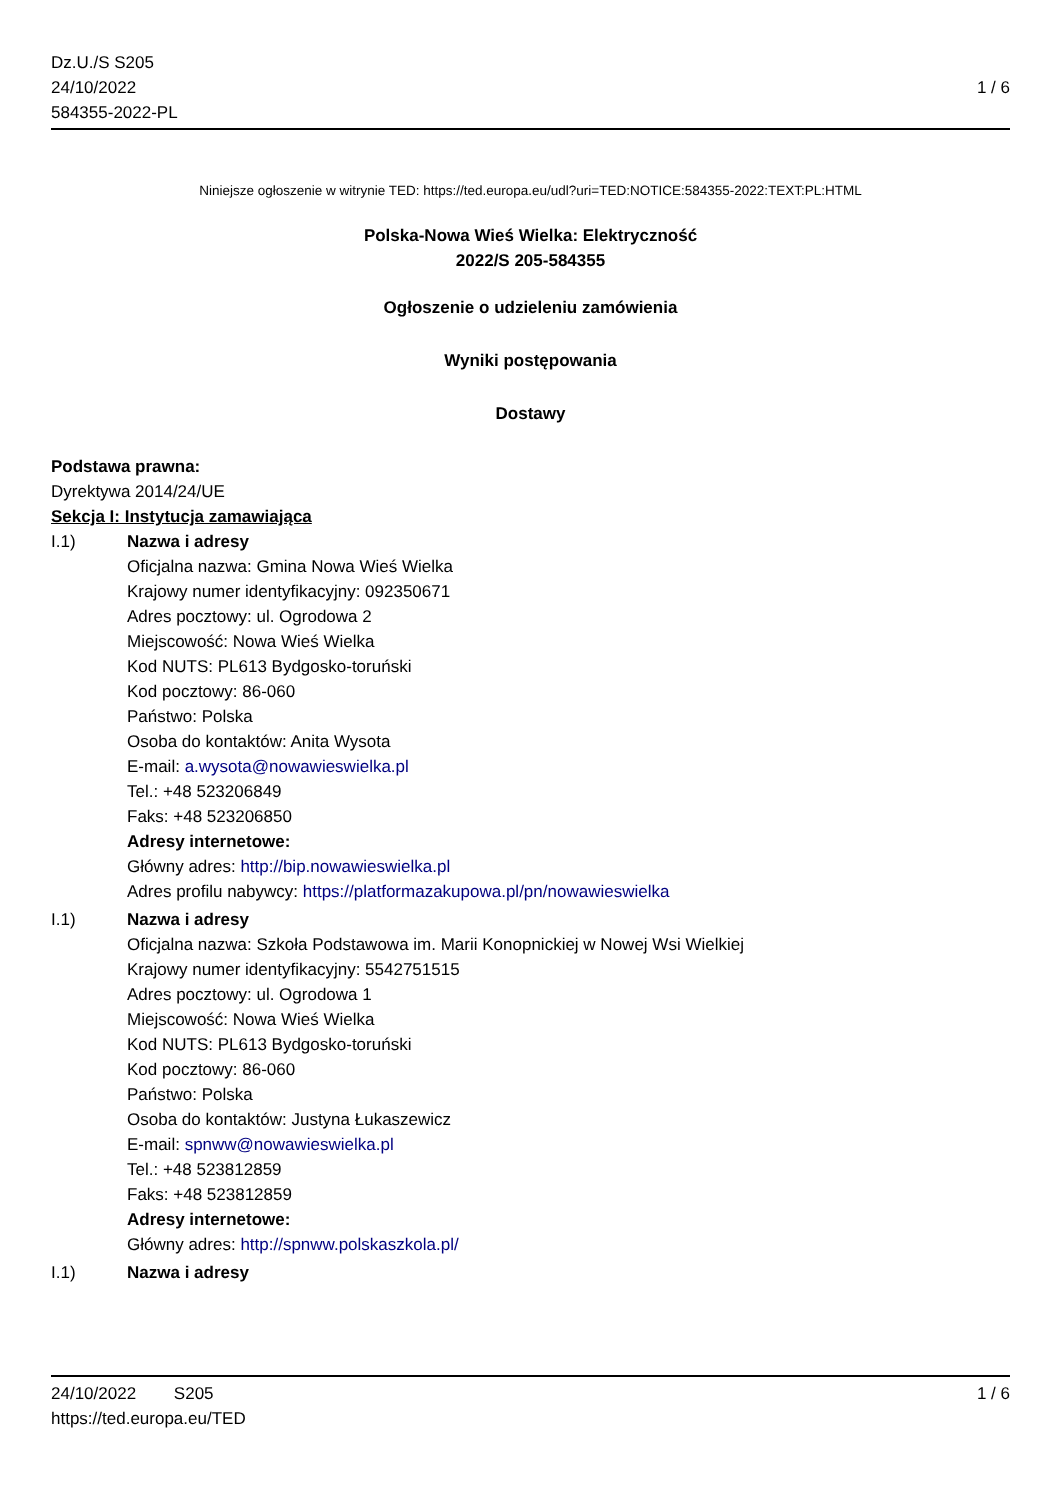Dz.U./S S205
24/10/2022
584355-2022-PL
1 / 6
Niniejsze ogłoszenie w witrynie TED: https://ted.europa.eu/udl?uri=TED:NOTICE:584355-2022:TEXT:PL:HTML
Polska-Nowa Wieś Wielka: Elektryczność
2022/S 205-584355
Ogłoszenie o udzieleniu zamówienia
Wyniki postępowania
Dostawy
Podstawa prawna:
Dyrektywa 2014/24/UE
Sekcja I: Instytucja zamawiająca
I.1) Nazwa i adresy
Oficjalna nazwa: Gmina Nowa Wieś Wielka
Krajowy numer identyfikacyjny: 092350671
Adres pocztowy: ul. Ogrodowa 2
Miejscowość: Nowa Wieś Wielka
Kod NUTS: PL613 Bydgosko-toruński
Kod pocztowy: 86-060
Państwo: Polska
Osoba do kontaktów: Anita Wysota
E-mail: a.wysota@nowawieswielka.pl
Tel.: +48 523206849
Faks: +48 523206850
Adresy internetowe:
Główny adres: http://bip.nowawieswielka.pl
Adres profilu nabywcy: https://platformazakupowa.pl/pn/nowawieswielka
I.1) Nazwa i adresy
Oficjalna nazwa: Szkoła Podstawowa im. Marii Konopnickiej w Nowej Wsi Wielkiej
Krajowy numer identyfikacyjny: 5542751515
Adres pocztowy: ul. Ogrodowa 1
Miejscowość: Nowa Wieś Wielka
Kod NUTS: PL613 Bydgosko-toruński
Kod pocztowy: 86-060
Państwo: Polska
Osoba do kontaktów: Justyna Łukaszewicz
E-mail: spnww@nowawieswielka.pl
Tel.: +48 523812859
Faks: +48 523812859
Adresy internetowe:
Główny adres: http://spnww.polskaszkola.pl/
I.1) Nazwa i adresy
24/10/2022 S205 1 / 6
https://ted.europa.eu/TED